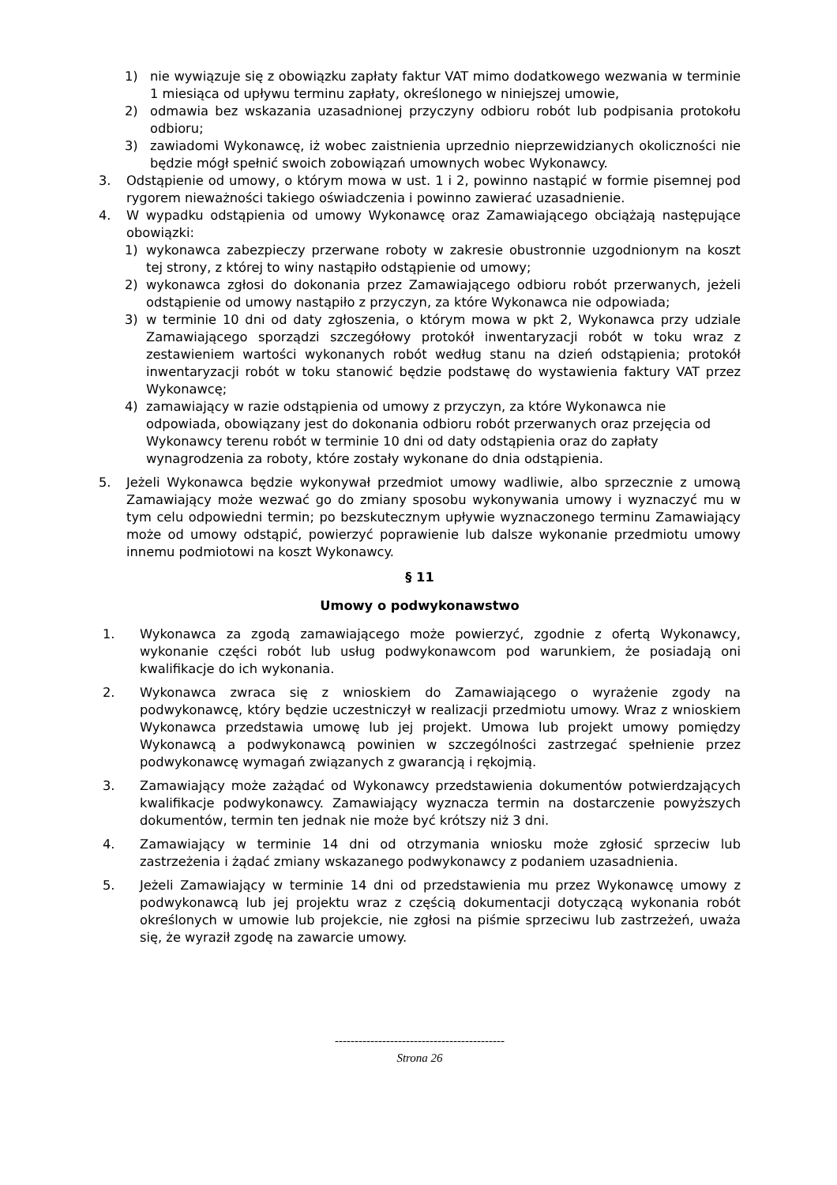1) nie wywiązuje się z obowiązku zapłaty faktur VAT mimo dodatkowego wezwania w terminie 1 miesiąca od upływu terminu zapłaty, określonego w niniejszej umowie,
2) odmawia bez wskazania uzasadnionej przyczyny odbioru robót lub podpisania protokołu odbioru;
3) zawiadomi Wykonawcę, iż wobec zaistnienia uprzednio nieprzewidzianych okoliczności nie będzie mógł spełnić swoich zobowiązań umownych wobec Wykonawcy.
3. Odstąpienie od umowy, o którym mowa w ust. 1 i 2, powinno nastąpić w formie pisemnej pod rygorem nieważności takiego oświadczenia i powinno zawierać uzasadnienie.
4. W wypadku odstąpienia od umowy Wykonawcę oraz Zamawiającego obciążają następujące obowiązki:
1) wykonawca zabezpieczy przerwane roboty w zakresie obustronnie uzgodnionym na koszt tej strony, z której to winy nastąpiło odstąpienie od umowy;
2) wykonawca zgłosi do dokonania przez Zamawiającego odbioru robót przerwanych, jeżeli odstąpienie od umowy nastąpiło z przyczyn, za które Wykonawca nie odpowiada;
3) w terminie 10 dni od daty zgłoszenia, o którym mowa w pkt 2, Wykonawca przy udziale Zamawiającego sporządzi szczegółowy protokół inwentaryzacji robót w toku wraz z zestawieniem wartości wykonanych robót według stanu na dzień odstąpienia; protokół inwentaryzacji robót w toku stanowić będzie podstawę do wystawienia faktury VAT przez Wykonawcę;
4) zamawiający w razie odstąpienia od umowy z przyczyn, za które Wykonawca nie odpowiada, obowiązany jest do dokonania odbioru robót przerwanych oraz przejęcia od Wykonawcy terenu robót w terminie 10 dni od daty odstąpienia oraz do zapłaty wynagrodzenia za roboty, które zostały wykonane do dnia odstąpienia.
5. Jeżeli Wykonawca będzie wykonywał przedmiot umowy wadliwie, albo sprzecznie z umową Zamawiający może wezwać go do zmiany sposobu wykonywania umowy i wyznaczyć mu w tym celu odpowiedni termin; po bezskutecznym upływie wyznaczonego terminu Zamawiający może od umowy odstąpić, powierzyć poprawienie lub dalsze wykonanie przedmiotu umowy innemu podmiotowi na koszt Wykonawcy.
§ 11
Umowy o podwykonawstwo
1. Wykonawca za zgodą zamawiającego może powierzyć, zgodnie z ofertą Wykonawcy, wykonanie części robót lub usług podwykonawcom pod warunkiem, że posiadają oni kwalifikacje do ich wykonania.
2. Wykonawca zwraca się z wnioskiem do Zamawiającego o wyrażenie zgody na podwykonawcę, który będzie uczestniczył w realizacji przedmiotu umowy. Wraz z wnioskiem Wykonawca przedstawia umowę lub jej projekt. Umowa lub projekt umowy pomiędzy Wykonawcą a podwykonawcą powinien w szczególności zastrzegać spełnienie przez podwykonawcę wymagań związanych z gwarancją i rękojmią.
3. Zamawiający może zażądać od Wykonawcy przedstawienia dokumentów potwierdzających kwalifikacje podwykonawcy. Zamawiający wyznacza termin na dostarczenie powyższych dokumentów, termin ten jednak nie może być krótszy niż 3 dni.
4. Zamawiający w terminie 14 dni od otrzymania wniosku może zgłosić sprzeciw lub zastrzeżenia i żądać zmiany wskazanego podwykonawcy z podaniem uzasadnienia.
5. Jeżeli Zamawiający w terminie 14 dni od przedstawienia mu przez Wykonawcę umowy z podwykonawcą lub jej projektu wraz z częścią dokumentacji dotyczącą wykonania robót określonych w umowie lub projekcie, nie zgłosi na piśmie sprzeciwu lub zastrzeżeń, uważa się, że wyraził zgodę na zawarcie umowy.
-------------------------------------------
Strona 26